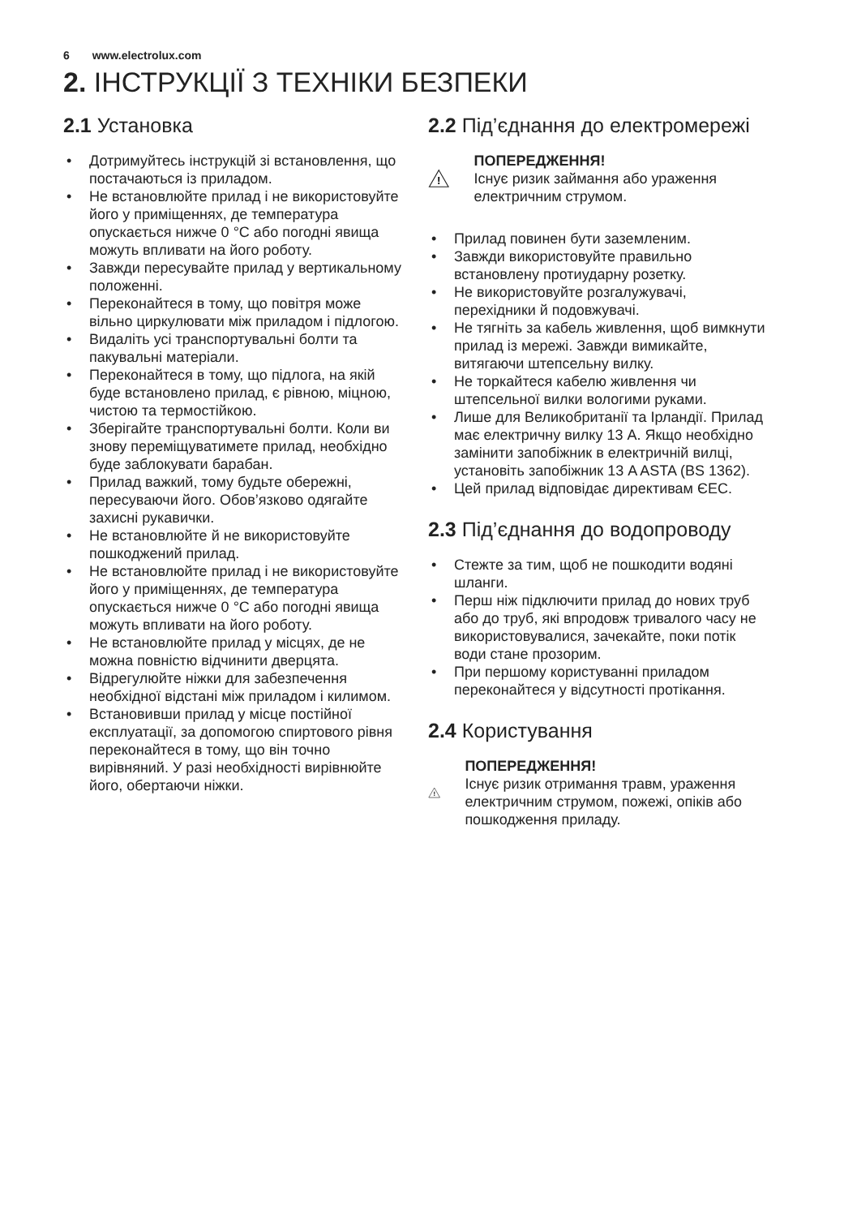6 www.electrolux.com
2. ІНСТРУКЦІЇ З ТЕХНІКИ БЕЗПЕКИ
2.1 Установка
Дотримуйтесь інструкцій зі встановлення, що постачаються із приладом.
Не встановлюйте прилад і не використовуйте його у приміщеннях, де температура опускається нижче 0 °C або погодні явища можуть впливати на його роботу.
Завжди пересувайте прилад у вертикальному положенні.
Переконайтеся в тому, що повітря може вільно циркулювати між приладом і підлогою.
Видаліть усі транспортувальні болти та пакувальні матеріали.
Переконайтеся в тому, що підлога, на якій буде встановлено прилад, є рівною, міцною, чистою та термостійкою.
Зберігайте транспортувальні болти. Коли ви знову переміщуватимете прилад, необхідно буде заблокувати барабан.
Прилад важкий, тому будьте обережні, пересуваючи його. Обов’язково одягайте захисні рукавички.
Не встановлюйте й не використовуйте пошкоджений прилад.
Не встановлюйте прилад і не використовуйте його у приміщеннях, де температура опускається нижче 0 °C або погодні явища можуть впливати на його роботу.
Не встановлюйте прилад у місцях, де не можна повністю відчинити дверцята.
Відрегулюйте ніжки для забезпечення необхідної відстані між приладом і килимом.
Встановивши прилад у місце постійної експлуатації, за допомогою спиртового рівня переконайтеся в тому, що він точно вирівняний. У разі необхідності вирівнюйте його, обертаючи ніжки.
2.2 Під’єднання до електромережі
!
ПОПЕРЕДЖЕННЯ!
Існує ризик займання або ураження електричним струмом.
Прилад повинен бути заземленим.
Завжди використовуйте правильно встановлену протиударну розетку.
Не використовуйте розгалужувачі, перехідники й подовжувачі.
Не тягніть за кабель живлення, щоб вимкнути прилад із мережі. Завжди вимикайте, витягаючи штепсельну вилку.
Не торкайтеся кабелю живлення чи штепсельної вилки вологими руками.
Лише для Великобританії та Ірландії. Прилад має електричну вилку 13 A. Якщо необхідно замінити запобіжник в електричній вилці, установіть запобіжник 13 A ASTA (BS 1362).
Цей прилад відповідає директивам ЄЕС.
2.3 Під’єднання до водопроводу
Стежте за тим, щоб не пошкодити водяні шланги.
Перш ніж підключити прилад до нових труб або до труб, які впродовж тривалого часу не використовувалися, зачекайте, поки потік води стане прозорим.
При першому користуванні приладом переконайтеся у відсутності протікання.
2.4 Користування
!
ПОПЕРЕДЖЕННЯ!
Існує ризик отримання травм, ураження електричним струмом, пожежі, опіків або пошкодження приладу.